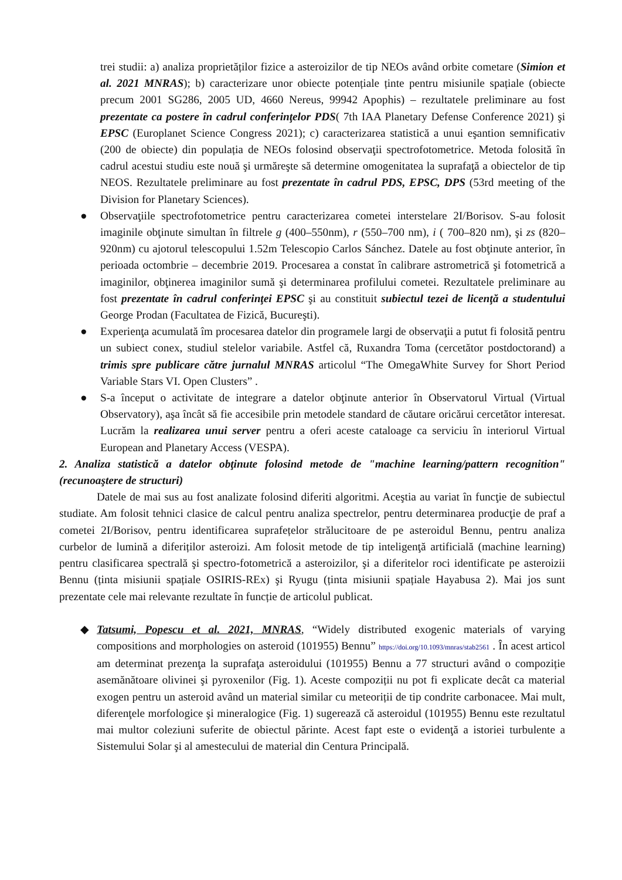trei studii: a) analiza proprietăților fizice a asteroizilor de tip NEOs având orbite cometare (Simion et al. 2021 MNRAS); b) caracterizare unor obiecte potențiale ținte pentru misiunile spațiale (obiecte precum 2001 SG286, 2005 UD, 4660 Nereus, 99942 Apophis) – rezultatele preliminare au fost prezentate ca postere în cadrul conferinţelor PDS( 7th IAA Planetary Defense Conference 2021) şi EPSC (Europlanet Science Congress 2021); c) caracterizarea statistică a unui eşantion semnificativ (200 de obiecte) din populația de NEOs folosind observaţii spectrofotometrice. Metoda folosită în cadrul acestui studiu este nouă şi urmăreşte să determine omogenitatea la suprafaţă a obiectelor de tip NEOS. Rezultatele preliminare au fost prezentate în cadrul PDS, EPSC, DPS (53rd meeting of the Division for Planetary Sciences).
● Observaţiile spectrofotometrice pentru caracterizarea cometei interstelare 2I/Borisov. S-au folosit imaginile obţinute simultan în filtrele g (400–550nm), r (550–700 nm), i ( 700–820 nm), şi zs (820–920nm) cu ajotorul telescopului 1.52m Telescopio Carlos Sánchez. Datele au fost obţinute anterior, în perioada octombrie – decembrie 2019. Procesarea a constat în calibrare astrometrică şi fotometrică a imaginilor, obţinerea imaginilor sumă şi determinarea profilului cometei. Rezultatele preliminare au fost prezentate în cadrul conferinţei EPSC şi au constituit subiectul tezei de licenţă a studentului George Prodan (Facultatea de Fizică, Bucureşti).
● Experienţa acumulată îm procesarea datelor din programele largi de observaţii a putut fi folosită pentru un subiect conex, studiul stelelor variabile. Astfel că, Ruxandra Toma (cercetător postdoctorand) a trimis spre publicare către jurnalul MNRAS articolul “The OmegaWhite Survey for Short Period Variable Stars VI. Open Clusters” .
● S-a început o activitate de integrare a datelor obţinute anterior în Observatorul Virtual (Virtual Observatory), aşa încât să fie accesibile prin metodele standard de căutare oricărui cercetător interesat. Lucrăm la realizarea unui server pentru a oferi aceste cataloage ca serviciu în interiorul Virtual European and Planetary Access (VESPA).
2. Analiza statistică a datelor obţinute folosind metode de "machine learning/pattern recognition" (recunoaştere de structuri)
Datele de mai sus au fost analizate folosind diferiti algoritmi. Aceştia au variat în funcţie de subiectul studiate. Am folosit tehnici clasice de calcul pentru analiza spectrelor, pentru determinarea producţie de praf a cometei 2I/Borisov, pentru identificarea suprafețelor strălucitoare de pe asteroidul Bennu, pentru analiza curbelor de lumină a diferiților asteroizi. Am folosit metode de tip inteligenţă artificială (machine learning) pentru clasificarea spectrală şi spectro-fotometrică a asteroizilor, şi a diferitelor roci identificate pe asteroizii Bennu (ținta misiunii spațiale OSIRIS-REx) şi Ryugu (ținta misiunii spațiale Hayabusa 2). Mai jos sunt prezentate cele mai relevante rezultate în funcție de articolul publicat.
◆ Tatsumi, Popescu et al. 2021, MNRAS, “Widely distributed exogenic materials of varying compositions and morphologies on asteroid (101955) Bennu” https://doi.org/10.1093/mnras/stab2561 . În acest articol am determinat prezenţa la suprafaţa asteroidului (101955) Bennu a 77 structuri având o compoziție asemănătoare olivinei şi pyroxenilor (Fig. 1). Aceste compoziții nu pot fi explicate decât ca material exogen pentru un asteroid având un material similar cu meteoriții de tip condrite carbonacee. Mai mult, diferenţele morfologice şi mineralogice (Fig. 1) sugerează că asteroidul (101955) Bennu este rezultatul mai multor coleziuni suferite de obiectul părinte. Acest fapt este o evidenţă a istoriei turbulente a Sistemului Solar şi al amestecului de material din Centura Principală.